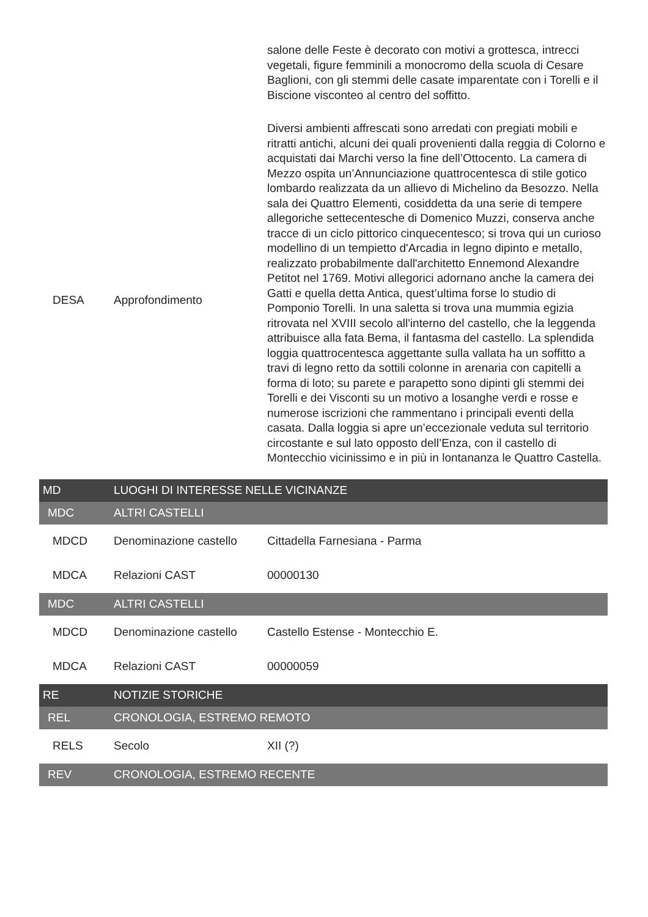| | | salone delle Feste è decorato con motivi a grottesca, intrecci vegetali, figure femminili a monocromo della scuola di Cesare Baglioni, con gli stemmi delle casate imparentate con i Torelli e il Biscione visconteo al centro del soffitto. |
| DESA | Approfondimento | Diversi ambienti affrescati sono arredati con pregiati mobili e ritratti antichi, alcuni dei quali provenienti dalla reggia di Colorno e acquistati dai Marchi verso la fine dell’Ottocento. La camera di Mezzo ospita un’Annunciazione quattrocentesca di stile gotico lombardo realizzata da un allievo di Michelino da Besozzo. Nella sala dei Quattro Elementi, cosiddetta da una serie di tempere allegoriche settecentesche di Domenico Muzzi, conserva anche tracce di un ciclo pittorico cinquecentesco; si trova qui un curioso modellino di un tempietto d'Arcadia in legno dipinto e metallo, realizzato probabilmente dall'architetto Ennemond Alexandre Petitot nel 1769. Motivi allegorici adornano anche la camera dei Gatti e quella detta Antica, quest’ultima forse lo studio di Pomponio Torelli. In una saletta si trova una mummia egizia ritrovata nel XVIII secolo all'interno del castello, che la leggenda attribuisce alla fata Bema, il fantasma del castello. La splendida loggia quattrocentesca aggettante sulla vallata ha un soffitto a travi di legno retto da sottili colonne in arenaria con capitelli a forma di loto; su parete e parapetto sono dipinti gli stemmi dei Torelli e dei Visconti su un motivo a losanghe verdi e rosse e numerose iscrizioni che rammentano i principali eventi della casata. Dalla loggia si apre un’eccezionale veduta sul territorio circostante e sul lato opposto dell’Enza, con il castello di Montecchio vicinissimo e in più in lontananza le Quattro Castella. |
| MD | LUOGHI DI INTERESSE NELLE VICINANZE | |
| MDC | ALTRI CASTELLI | |
| MDCD | Denominazione castello | Cittadella Farnesiana - Parma |
| MDCA | Relazioni CAST | 00000130 |
| MDC | ALTRI CASTELLI | |
| MDCD | Denominazione castello | Castello Estense - Montecchio E. |
| MDCA | Relazioni CAST | 00000059 |
| RE | NOTIZIE STORICHE | |
| REL | CRONOLOGIA, ESTREMO REMOTO | |
| RELS | Secolo | XII (?) |
| REV | CRONOLOGIA, ESTREMO RECENTE | |